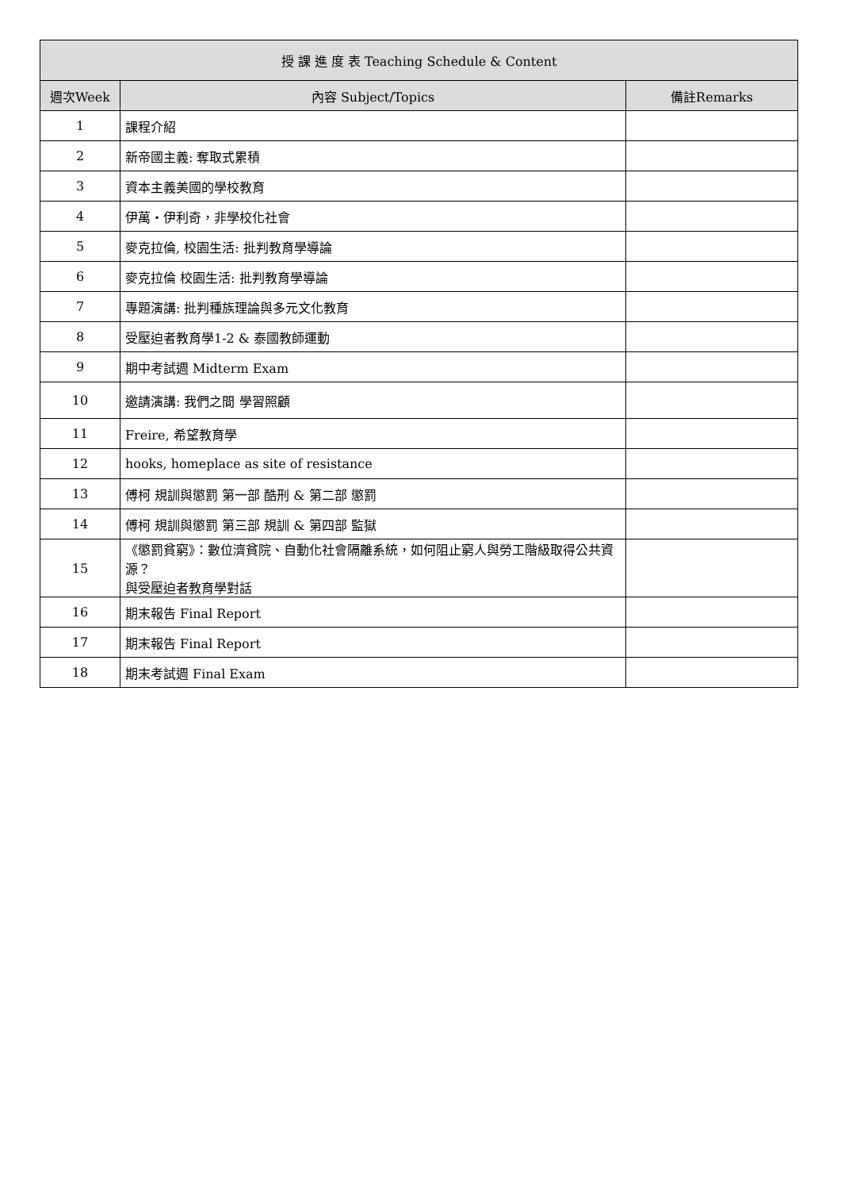| 授 課 進 度 表 Teaching Schedule & Content | | |
| --- | --- | --- |
| 週次Week | 內容 Subject/Topics | 備註Remarks |
| 1 | 課程介紹 | |
| 2 | 新帝國主義: 奪取式累積 | |
| 3 | 資本主義美國的學校教育 | |
| 4 | 伊萬‧伊利奇，非學校化社會 | |
| 5 | 麥克拉倫, 校園生活: 批判教育學導論 | |
| 6 | 麥克拉倫 校園生活: 批判教育學導論 | |
| 7 | 專題演講: 批判種族理論與多元文化教育 | |
| 8 | 受壓迫者教育學1-2 & 泰國教師運動 | |
| 9 | 期中考試週 Midterm Exam | |
| 10 | 邀請演講: 我們之間 學習照顧 | |
| 11 | Freire, 希望教育學 | |
| 12 | hooks, homeplace as site of resistance | |
| 13 | 傅柯 規訓與懲罰 第一部 酷刑 & 第二部 懲罰 | |
| 14 | 傅柯 規訓與懲罰 第三部 規訓 & 第四部 監獄 | |
| 15 | 《懲罰貧窮》：數位濟貧院、自動化社會隔離系統，如何阻止窮人與勞工階級取得公共資源？ 與受壓迫者教育學對話 | |
| 16 | 期末報告 Final Report | |
| 17 | 期末報告 Final Report | |
| 18 | 期末考試週 Final Exam | |